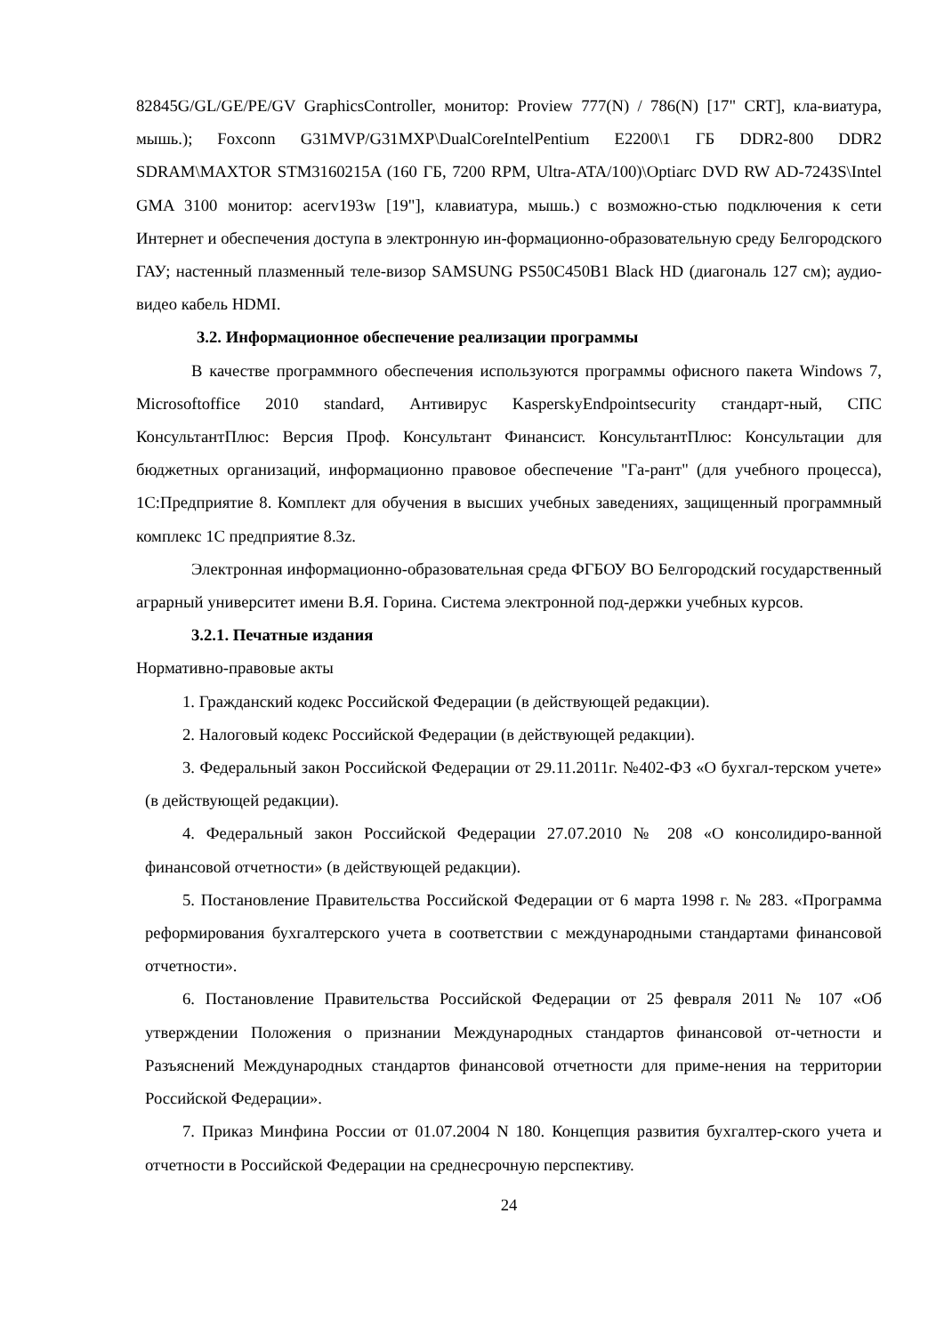82845G/GL/GE/PE/GV GraphicsController, монитор: Proview 777(N) / 786(N) [17" CRT], кла-виатура, мышь.); Foxconn G31MVP/G31MXP\DualCoreIntelPentium E2200\1 ГБ DDR2-800 DDR2 SDRAM\MAXTOR STM3160215A (160 ГБ, 7200 RPM, Ultra-ATA/100)\Optiarc DVD RW AD-7243S\Intel GMA 3100 монитор: acerv193w [19"], клавиатура, мышь.) с возможно-стью подключения к сети Интернет и обеспечения доступа в электронную ин-формационно-образовательную среду Белгородского ГАУ; настенный плазменный теле-визор SAMSUNG PS50C450B1 Black HD (диагональ 127 см); аудио-видео кабель HDMI.
3.2. Информационное обеспечение реализации программы
В качестве программного обеспечения используются программы офисного пакета Windows 7, Microsoftoffice 2010 standard, Антивирус KasperskyEndpointsecurity стандарт-ный, СПС КонсультантПлюс: Версия Проф. Консультант Финансист. КонсультантПлюс: Консультации для бюджетных организаций, информационно правовое обеспечение "Га-рант" (для учебного процесса), 1С:Предприятие 8. Комплект для обучения в высших учебных заведениях, защищенный программный комплекс 1С предприятие 8.3z.
Электронная информационно-образовательная среда ФГБОУ ВО Белгородский государственный аграрный университет имени В.Я. Горина. Система электронной под-держки учебных курсов.
3.2.1. Печатные издания
Нормативно-правовые акты
1. Гражданский кодекс Российской Федерации (в действующей редакции).
2. Налоговый кодекс Российской Федерации (в действующей редакции).
3. Федеральный закон Российской Федерации от 29.11.2011г. №402-ФЗ «О бухгал-терском учете» (в действующей редакции).
4. Федеральный закон Российской Федерации 27.07.2010 № 208 «О консолидиро-ванной финансовой отчетности» (в действующей редакции).
5. Постановление Правительства Российской Федерации от 6 марта 1998 г. № 283. «Программа реформирования бухгалтерского учета в соответствии с международными стандартами финансовой отчетности».
6. Постановление Правительства Российской Федерации от 25 февраля 2011 № 107 «Об утверждении Положения о признании Международных стандартов финансовой от-четности и Разъяснений Международных стандартов финансовой отчетности для приме-нения на территории Российской Федерации».
7. Приказ Минфина России от 01.07.2004 N 180. Концепция развития бухгалтер-ского учета и отчетности в Российской Федерации на среднесрочную перспективу.
24